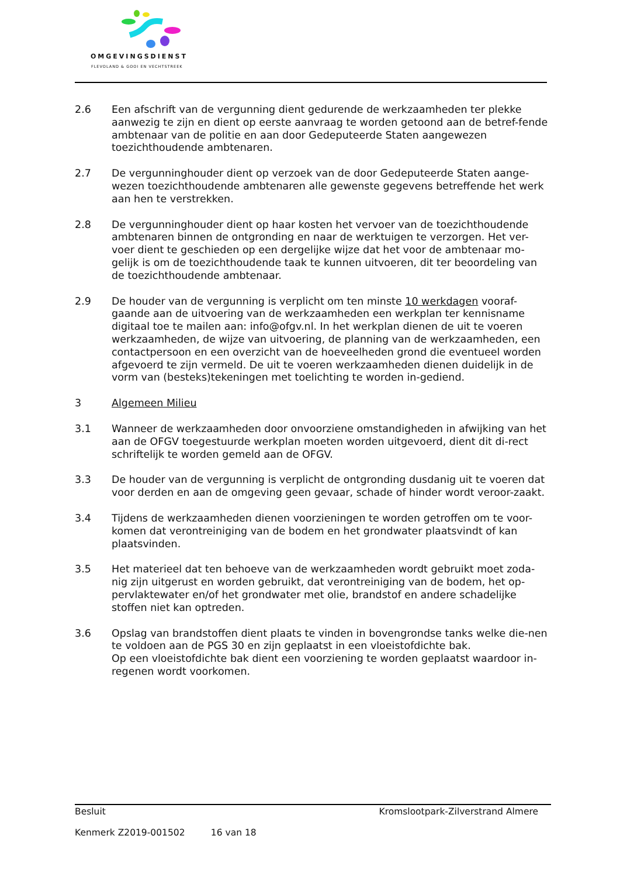OMGEVINGSDIENST
FLEVOLAND & GOOI EN VECHTSTREEK
2.6 Een afschrift van de vergunning dient gedurende de werkzaamheden ter plekke aanwezig te zijn en dient op eerste aanvraag te worden getoond aan de betref-fende ambtenaar van de politie en aan door Gedeputeerde Staten aangewezen toezichthoudende ambtenaren.
2.7 De vergunninghouder dient op verzoek van de door Gedeputeerde Staten aange-wezen toezichthoudende ambtenaren alle gewenste gegevens betreffende het werk aan hen te verstrekken.
2.8 De vergunninghouder dient op haar kosten het vervoer van de toezichthoudende ambtenaren binnen de ontgronding en naar de werktuigen te verzorgen. Het ver-voer dient te geschieden op een dergelijke wijze dat het voor de ambtenaar mo-gelijk is om de toezichthoudende taak te kunnen uitvoeren, dit ter beoordeling van de toezichthoudende ambtenaar.
2.9 De houder van de vergunning is verplicht om ten minste 10 werkdagen vooraf-gaande aan de uitvoering van de werkzaamheden een werkplan ter kennisname digitaal toe te mailen aan: info@ofgv.nl. In het werkplan dienen de uit te voeren werkzaamheden, de wijze van uitvoering, de planning van de werkzaamheden, een contactpersoon en een overzicht van de hoeveelheden grond die eventueel worden afgevoerd te zijn vermeld. De uit te voeren werkzaamheden dienen duidelijk in de vorm van (besteks)tekeningen met toelichting te worden in-gediend.
3 Algemeen Milieu
3.1 Wanneer de werkzaamheden door onvoorziene omstandigheden in afwijking van het aan de OFGV toegestuurde werkplan moeten worden uitgevoerd, dient dit di-rect schriftelijk te worden gemeld aan de OFGV.
3.3 De houder van de vergunning is verplicht de ontgronding dusdanig uit te voeren dat voor derden en aan de omgeving geen gevaar, schade of hinder wordt veroor-zaakt.
3.4 Tijdens de werkzaamheden dienen voorzieningen te worden getroffen om te voor-komen dat verontreiniging van de bodem en het grondwater plaatsvindt of kan plaatsvinden.
3.5 Het materieel dat ten behoeve van de werkzaamheden wordt gebruikt moet zoda-nig zijn uitgerust en worden gebruikt, dat verontreiniging van de bodem, het op-pervlaktewater en/of het grondwater met olie, brandstof en andere schadelijke stoffen niet kan optreden.
3.6 Opslag van brandstoffen dient plaats te vinden in bovengrondse tanks welke die-nen te voldoen aan de PGS 30 en zijn geplaatst in een vloeistofdichte bak.
Op een vloeistofdichte bak dient een voorziening te worden geplaatst waardoor in-regenen wordt voorkomen.
Besluit Kromslootpark-Zilverstrand Almere
Kenmerk Z2019-001502 16 van 18